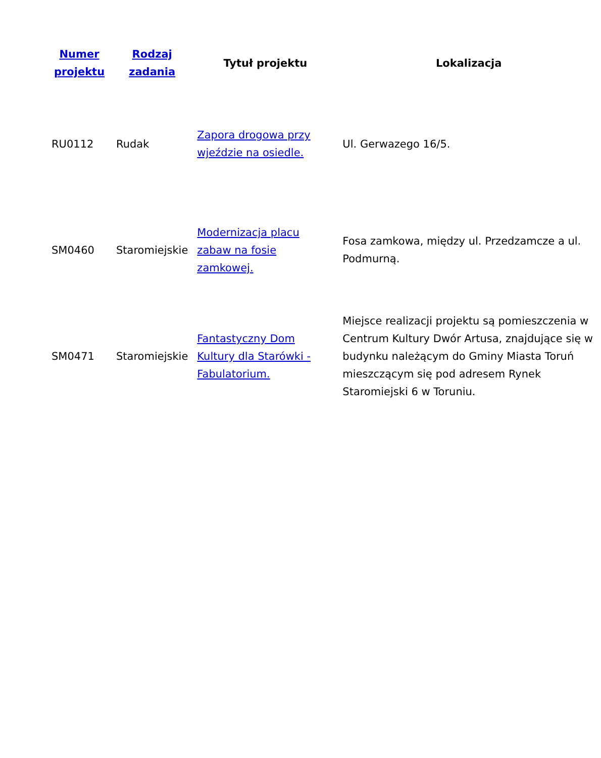| Numer projektu | Rodzaj zadania | Tytuł projektu | Lokalizacja |
| --- | --- | --- | --- |
| RU0112 | Rudak | Zapora drogowa przy wjeździe na osiedle. | Ul. Gerwazego 16/5. |
| SM0460 | Staromiejskie | Modernizacja placu zabaw na fosie zamkowej. | Fosa zamkowa, między ul. Przedzamcze a ul. Podmurną. |
| SM0471 | Staromiejskie | Fantastyczny Dom Kultury dla Starówki - Fabulatorium. | Miejsce realizacji projektu są pomieszczenia w Centrum Kultury Dwór Artusa, znajdujące się w budynku należącym do Gminy Miasta Toruń mieszczącym się pod adresem Rynek Staromiejski 6 w Toruniu. |